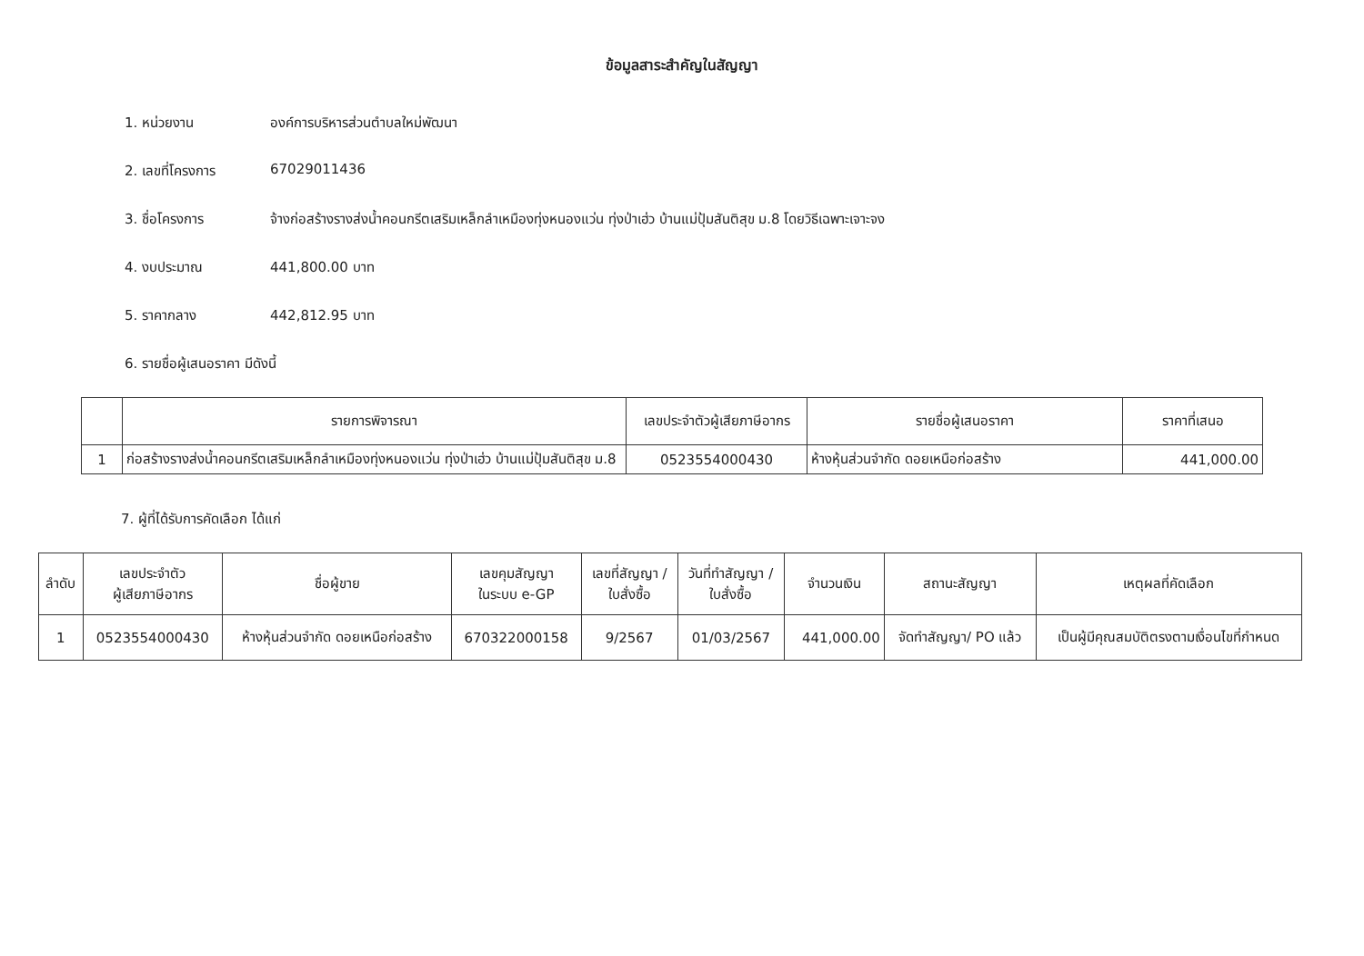ข้อมูลสาระสำคัญในสัญญา
1. หน่วยงาน องค์การบริหารส่วนตำบลใหม่พัฒนา
2. เลขที่โครงการ 67029011436
3. ชื่อโครงการ จ้างก่อสร้างรางส่งน้ำคอนกรีตเสริมเหล็กลำเหมืองทุ่งหนองแว่น ทุ่งป่าเฮ่ว บ้านแม่ปุ้มสันติสุข ม.8 โดยวิธีเฉพาะเจาะจง
4. งบประมาณ 441,800.00 บาท
5. ราคากลาง 442,812.95 บาท
6. รายชื่อผู้เสนอราคา มีดังนี้
| | รายการพิจารณา | เลขประจำตัวผู้เสียภาษีอากร | รายชื่อผู้เสนอราคา | ราคาที่เสนอ |
| --- | --- | --- | --- | --- |
| 1 | ก่อสร้างรางส่งน้ำคอนกรีตเสริมเหล็กลำเหมืองทุ่งหนองแว่น ทุ่งป่าเฮ่ว บ้านแม่ปุ้มสันติสุข ม.8 | 0523554000430 | ห้างหุ้นส่วนจำกัด ดอยเหนือก่อสร้าง | 441,000.00 |
7. ผู้ที่ได้รับการคัดเลือก ได้แก่
| ลำดับ | เลขประจำตัว ผู้เสียภาษีอากร | ชื่อผู้ขาย | เลขคุมสัญญา ในระบบ e-GP | เลขที่สัญญา / ใบสั่งซื้อ | วันที่ทำสัญญา / ใบสั่งซื้อ | จำนวนเงิน | สถานะสัญญา | เหตุผลที่คัดเลือก |
| --- | --- | --- | --- | --- | --- | --- | --- | --- |
| 1 | 0523554000430 | ห้างหุ้นส่วนจำกัด ดอยเหนือก่อสร้าง | 670322000158 | 9/2567 | 01/03/2567 | 441,000.00 | จัดทำสัญญา/ PO แล้ว | เป็นผู้มีคุณสมบัติตรงตามเงื่อนไขที่กำหนด |